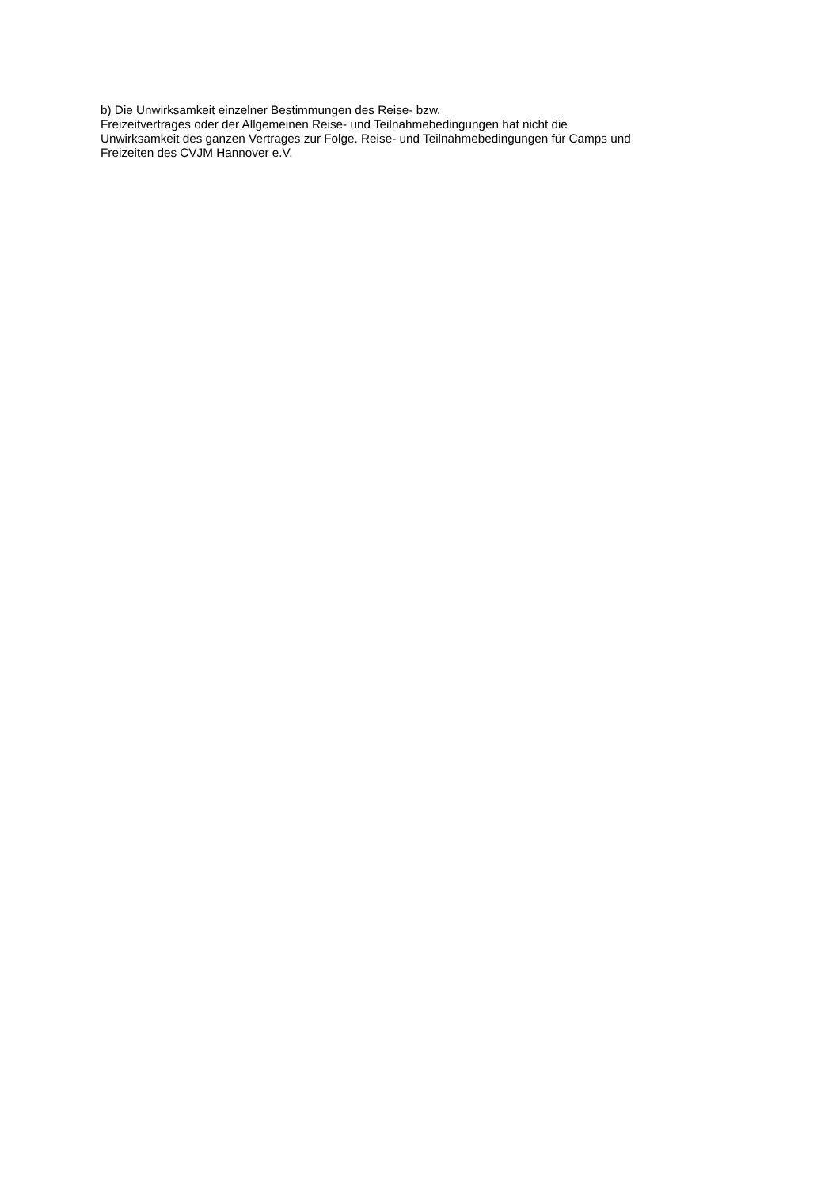b) Die Unwirksamkeit einzelner Bestimmungen des Reise- bzw.
Freizeitvertrages oder der Allgemeinen Reise- und Teilnahmebedingungen hat nicht die
Unwirksamkeit des ganzen Vertrages zur Folge. Reise- und Teilnahmebedingungen für Camps und
Freizeiten des CVJM Hannover e.V.